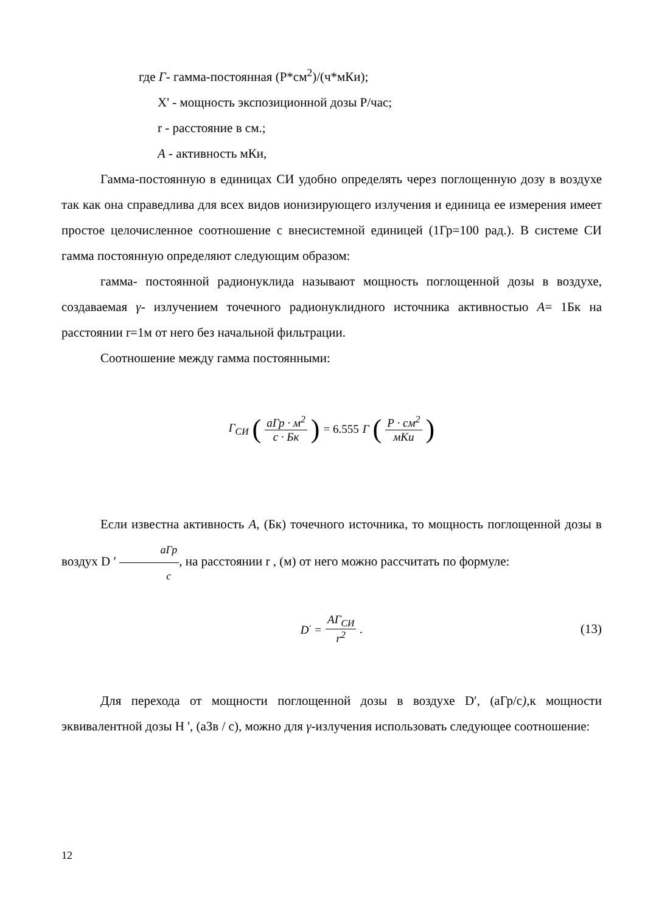где Г- гамма-постоянная (Р*см<sup>2</sup>)/(ч*мКи);
X' - мощность экспозиционной дозы Р/час;
r - расстояние в см.;
А - активность мКи,
Гамма-постоянную в единицах СИ удобно определять через поглощенную дозу в воздухе так как она справедлива для всех видов ионизирующего излучения и единица ее измерения имеет простое целочисленное соотношение с внесистемной единицей (1Гр=100 рад.). В системе СИ гамма постоянную определяют следующим образом:
гамма- постоянной радионуклида называют мощность поглощенной дозы в воздухе, создаваемая γ- излучением точечного радионуклидного источника активностью А= 1Бк на расстоянии r=1м от него без начальной фильтрации.
Соотношение между гамма постоянными:
Г<sub>СИ</sub> (аГр · м<sup>2</sup> с · Бк) = 6.555 Г (Р · см<sup>2</sup> мКи)
Если известна активность А, (Бк) точечного источника, то мощность поглощенной дозы в воздух D ′ аГр с, на расстоянии r , (м) от него можно рассчитать по формуле:
D<sup>·</sup> = АГ<sub>СИ</sub> r<sup>2</sup>. (13)
Для перехода от мощности поглощенной дозы в воздухе D′, (аГр/с), к мощности эквивалентной дозы H ', (аЗв / с), можно для γ-излучения использовать следующее соотношение:
12